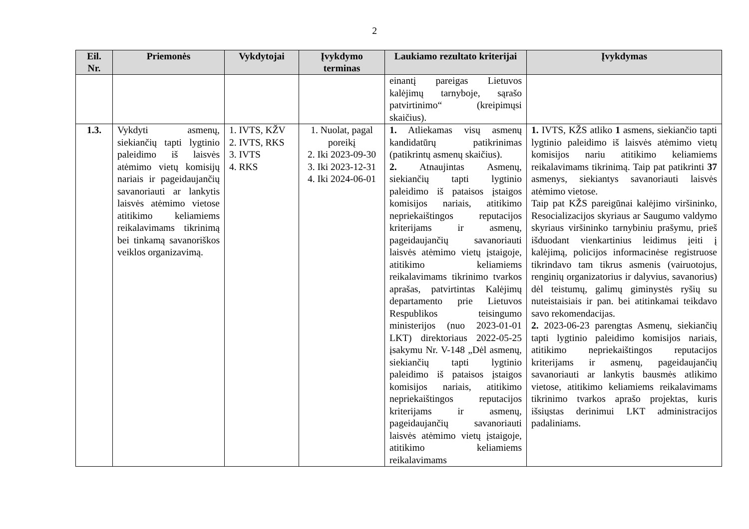2
| Eil. Nr. | Priemonės | Vykdytojai | Įvykdymo terminas | Laukiamo rezultato kriterijai | Įvykdymas |
| --- | --- | --- | --- | --- | --- |
| | | | | einantį pareigas Lietuvos kalėjimų tarnyboje, sąrašo patvirtinimo“ (kreipimųsi skaičius). | |
| 1.3. | Vykdyti asmenų, siekiančių tapti lygtinio paleidimo iš laisvės atėmimo vietų komisijų nariais ir pageidaujančių savanoriauti ar lankytis laisvės atėmimo vietose atitikimo keliamiems reikalavimams tikrinimą bei tinkamą savanoriškos veiklos organizavimą. | 1. IVTS, KŽV 2. IVTS, RKS 3. IVTS 4. RKS | 1. Nuolat, pagal poreikį 2. Iki 2023-09-30 3. Iki 2023-12-31 4. Iki 2024-06-01 | 1. Atliekamas visų asmenų kandidatūrų patikrinimas (patikrintų asmenų skaičius). 2. Atnaujintas Asmenų, siekiančių tapti lygtinio paleidimo iš pataisos įstaigos komisijos nariais, atitikimo nepriekaištingos reputacijos kriterijams ir asmenų, pageidaujančių savanoriauti laisvės atėmimo vietų įstaigoje, atitikimo keliamiems reikalavimams tikrinimo tvarkos aprašas, patvirtintas Kalėjimų departamento prie Lietuvos Respublikos teisingumo ministerijos (nuo 2023-01-01 LKT) direktoriaus 2022-05-25 įsakymu Nr. V-148 „Dėl asmenų, siekiančių tapti lygtinio paleidimo iš pataisos įstaigos komisijos nariais, atitikimo nepriekaištingos reputacijos kriterijams ir asmenų, pageidaujančių savanoriauti laisvės atėmimo vietų įstaigoje, atitikimo keliamiems reikalavimams | 1. IVTS, KŽS atliko 1 asmens, siekiančio tapti lygtinio paleidimo iš laisvės atėmimo vietų komisijos nariu atitikimo keliamiems reikalavimams tikrinimą. Taip pat patikrinti 37 asmenys, siekiantys savanoriauti laisvės atėmimo vietose. Taip pat KŽS pareigūnai kalėjimo viršininko, Resocializacijos skyriaus ar Saugumo valdymo skyriaus viršininko tarnybiniu prašymu, prieš išduodant vienkartinius leidimus įeiti į kalėjimą, policijos informacinėse registruose tikrindavo tam tikrus asmenis (vairuotojus, renginių organizatorius ir dalyvius, savanorius) dėl teistumų, galimų giminystės ryšių su nuteistaisiais ir pan. bei atitinkamai teikdavo savo rekomendacijas. 2. 2023-06-23 parengtas Asmenų, siekiančių tapti lygtinio paleidimo komisijos nariais, atitikimo nepriekaištingos reputacijos kriterijams ir asmenų, pageidaujančių savanoriauti ar lankytis bausmės atlikimo vietose, atitikimo keliamiems reikalavimams tikrinimo tvarkos aprašo projektas, kuris išsiųstas derinimui LKT administracijos padaliniams. |